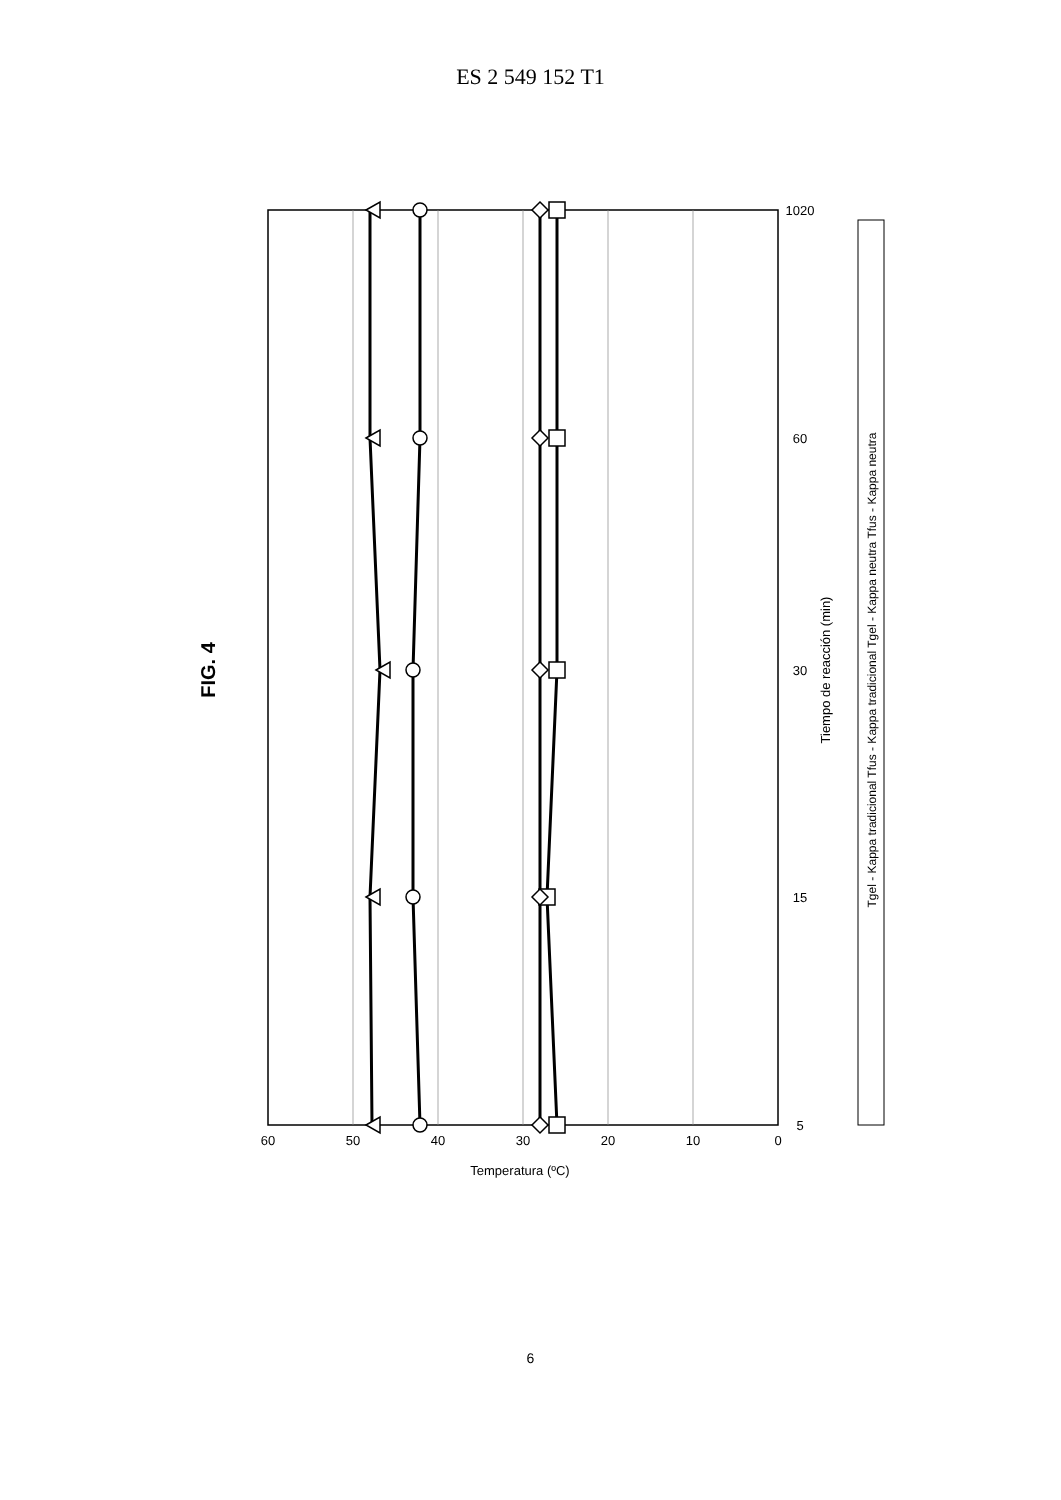ES 2 549 152 T1
60
50
40
30
20
10
0
5
15
30
60
1020
Temperatura (ºC)
Tiempo de reacción (min)
FIG. 4
Tgel - Kappa tradicional Tfus - Kappa tradicional Tgel - Kappa neutra Tfus - Kappa neutra
6